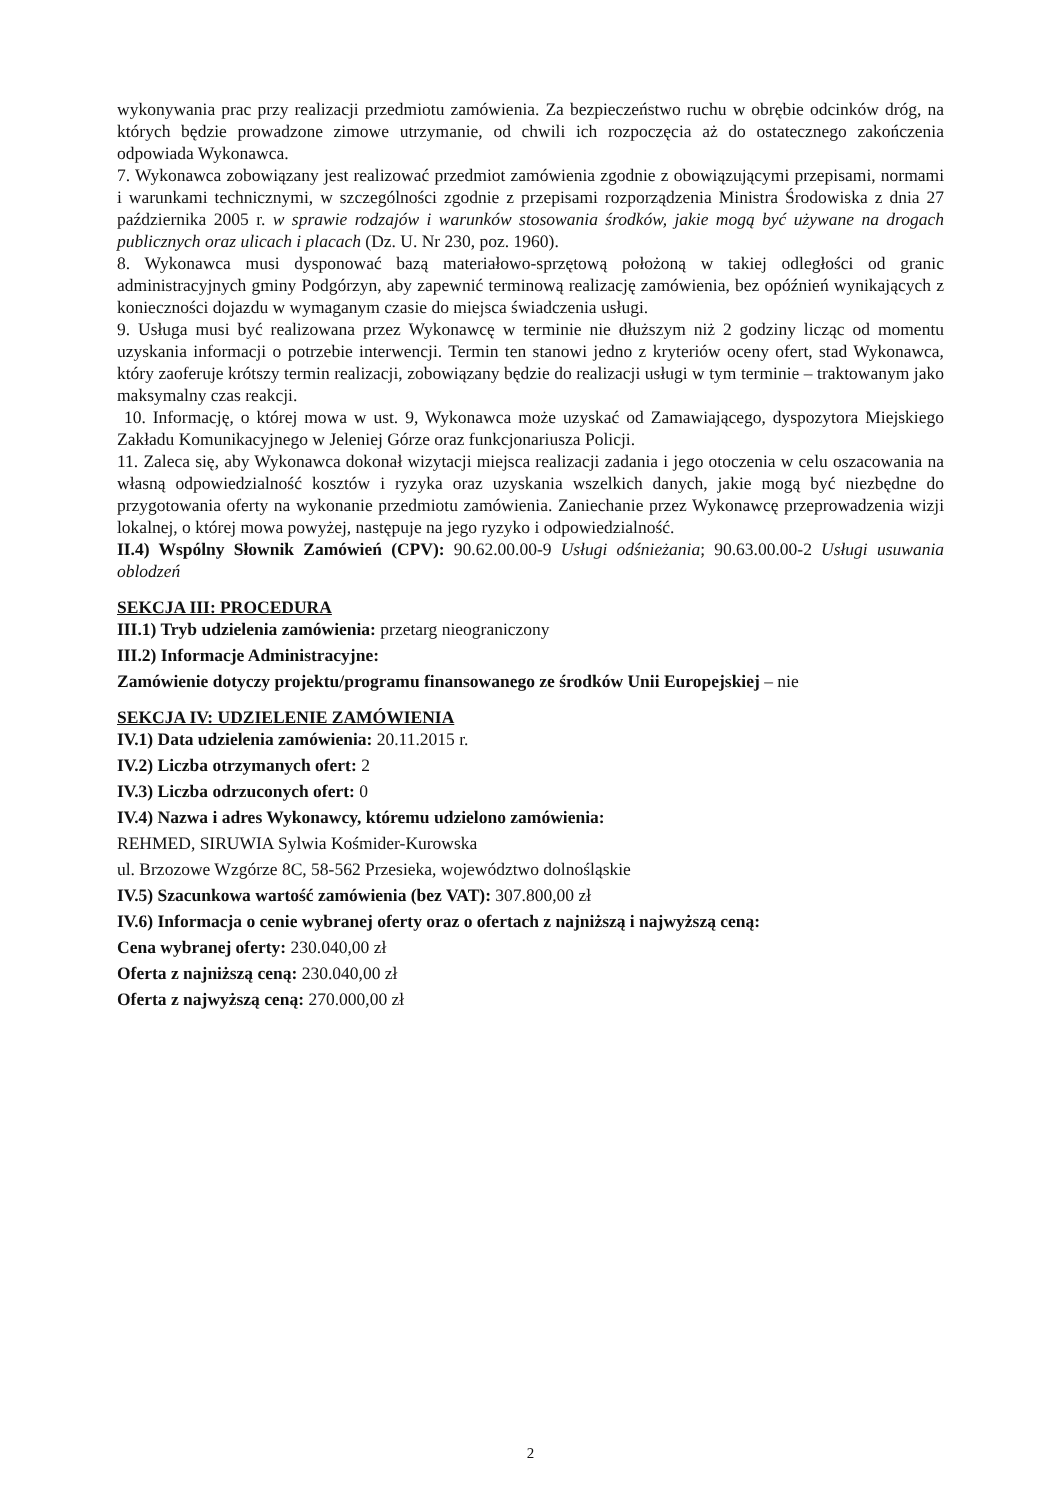wykonywania prac przy realizacji przedmiotu zamówienia. Za bezpieczeństwo ruchu w obrębie odcinków dróg, na których będzie prowadzone zimowe utrzymanie, od chwili ich rozpoczęcia aż do ostatecznego zakończenia odpowiada Wykonawca.
7. Wykonawca zobowiązany jest realizować przedmiot zamówienia zgodnie z obowiązującymi przepisami, normami i warunkami technicznymi, w szczególności zgodnie z przepisami rozporządzenia Ministra Środowiska z dnia 27 października 2005 r. w sprawie rodzajów i warunków stosowania środków, jakie mogą być używane na drogach publicznych oraz ulicach i placach (Dz. U. Nr 230, poz. 1960).
8. Wykonawca musi dysponować bazą materiałowo-sprzętową położoną w takiej odległości od granic administracyjnych gminy Podgórzyn, aby zapewnić terminową realizację zamówienia, bez opóźnień wynikających z konieczności dojazdu w wymaganym czasie do miejsca świadczenia usługi.
9. Usługa musi być realizowana przez Wykonawcę w terminie nie dłuższym niż 2 godziny licząc od momentu uzyskania informacji o potrzebie interwencji. Termin ten stanowi jedno z kryteriów oceny ofert, stad Wykonawca, który zaoferuje krótszy termin realizacji, zobowiązany będzie do realizacji usługi w tym terminie – traktowanym jako maksymalny czas reakcji.
10. Informację, o której mowa w ust. 9, Wykonawca może uzyskać od Zamawiającego, dyspozytora Miejskiego Zakładu Komunikacyjnego w Jeleniej Górze oraz funkcjonariusza Policji.
11. Zaleca się, aby Wykonawca dokonał wizytacji miejsca realizacji zadania i jego otoczenia w celu oszacowania na własną odpowiedzialność kosztów i ryzyka oraz uzyskania wszelkich danych, jakie mogą być niezbędne do przygotowania oferty na wykonanie przedmiotu zamówienia. Zaniechanie przez Wykonawcę przeprowadzenia wizji lokalnej, o której mowa powyżej, następuje na jego ryzyko i odpowiedzialność.
II.4) Wspólny Słownik Zamówień (CPV): 90.62.00.00-9 Usługi odśnieżania; 90.63.00.00-2 Usługi usuwania oblodzeń
SEKCJA III: PROCEDURA
III.1) Tryb udzielenia zamówienia: przetarg nieograniczony
III.2) Informacje Administracyjne:
Zamówienie dotyczy projektu/programu finansowanego ze środków Unii Europejskiej – nie
SEKCJA IV: UDZIELENIE ZAMÓWIENIA
IV.1) Data udzielenia zamówienia: 20.11.2015 r.
IV.2) Liczba otrzymanych ofert: 2
IV.3) Liczba odrzuconych ofert: 0
IV.4) Nazwa i adres Wykonawcy, któremu udzielono zamówienia:
REHMED, SIRUWIA Sylwia Kośmider-Kurowska
ul. Brzozowe Wzgórze 8C, 58-562 Przesieka, województwo dolnośląskie
IV.5) Szacunkowa wartość zamówienia (bez VAT): 307.800,00 zł
IV.6) Informacja o cenie wybranej oferty oraz o ofertach z najniższą i najwyższą ceną:
Cena wybranej oferty: 230.040,00 zł
Oferta z najniższą ceną: 230.040,00 zł
Oferta z najwyższą ceną: 270.000,00 zł
2